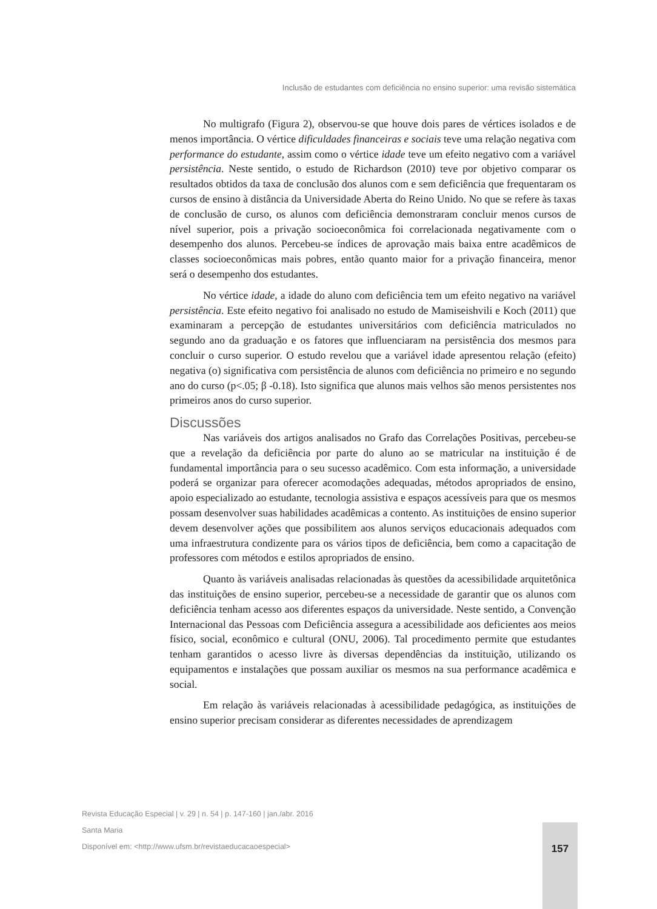Inclusão de estudantes com deficiência no ensino superior: uma revisão sistemática
No multigrafo (Figura 2), observou-se que houve dois pares de vértices isolados e de menos importância. O vértice dificuldades financeiras e sociais teve uma relação negativa com performance do estudante, assim como o vértice idade teve um efeito negativo com a variável persistência. Neste sentido, o estudo de Richardson (2010) teve por objetivo comparar os resultados obtidos da taxa de conclusão dos alunos com e sem deficiência que frequentaram os cursos de ensino à distância da Universidade Aberta do Reino Unido. No que se refere às taxas de conclusão de curso, os alunos com deficiência demonstraram concluir menos cursos de nível superior, pois a privação socioeconômica foi correlacionada negativamente com o desempenho dos alunos. Percebeu-se índices de aprovação mais baixa entre acadêmicos de classes socioeconômicas mais pobres, então quanto maior for a privação financeira, menor será o desempenho dos estudantes.
No vértice idade, a idade do aluno com deficiência tem um efeito negativo na variável persistência. Este efeito negativo foi analisado no estudo de Mamiseishvili e Koch (2011) que examinaram a percepção de estudantes universitários com deficiência matriculados no segundo ano da graduação e os fatores que influenciaram na persistência dos mesmos para concluir o curso superior. O estudo revelou que a variável idade apresentou relação (efeito) negativa (o) significativa com persistência de alunos com deficiência no primeiro e no segundo ano do curso (p<.05; β -0.18). Isto significa que alunos mais velhos são menos persistentes nos primeiros anos do curso superior.
Discussões
Nas variáveis dos artigos analisados no Grafo das Correlações Positivas, percebeu-se que a revelação da deficiência por parte do aluno ao se matricular na instituição é de fundamental importância para o seu sucesso acadêmico. Com esta informação, a universidade poderá se organizar para oferecer acomodações adequadas, métodos apropriados de ensino, apoio especializado ao estudante, tecnologia assistiva e espaços acessíveis para que os mesmos possam desenvolver suas habilidades acadêmicas a contento. As instituições de ensino superior devem desenvolver ações que possibilitem aos alunos serviços educacionais adequados com uma infraestrutura condizente para os vários tipos de deficiência, bem como a capacitação de professores com métodos e estilos apropriados de ensino.
Quanto às variáveis analisadas relacionadas às questões da acessibilidade arquitetônica das instituições de ensino superior, percebeu-se a necessidade de garantir que os alunos com deficiência tenham acesso aos diferentes espaços da universidade. Neste sentido, a Convenção Internacional das Pessoas com Deficiência assegura a acessibilidade aos deficientes aos meios físico, social, econômico e cultural (ONU, 2006). Tal procedimento permite que estudantes tenham garantidos o acesso livre às diversas dependências da instituição, utilizando os equipamentos e instalações que possam auxiliar os mesmos na sua performance acadêmica e social.
Em relação às variáveis relacionadas à acessibilidade pedagógica, as instituições de ensino superior precisam considerar as diferentes necessidades de aprendizagem
Revista Educação Especial | v. 29 | n. 54 | p. 147-160 | jan./abr. 2016
Santa Maria
Disponível em: <http://www.ufsm.br/revistaeducacaoespecial>
157